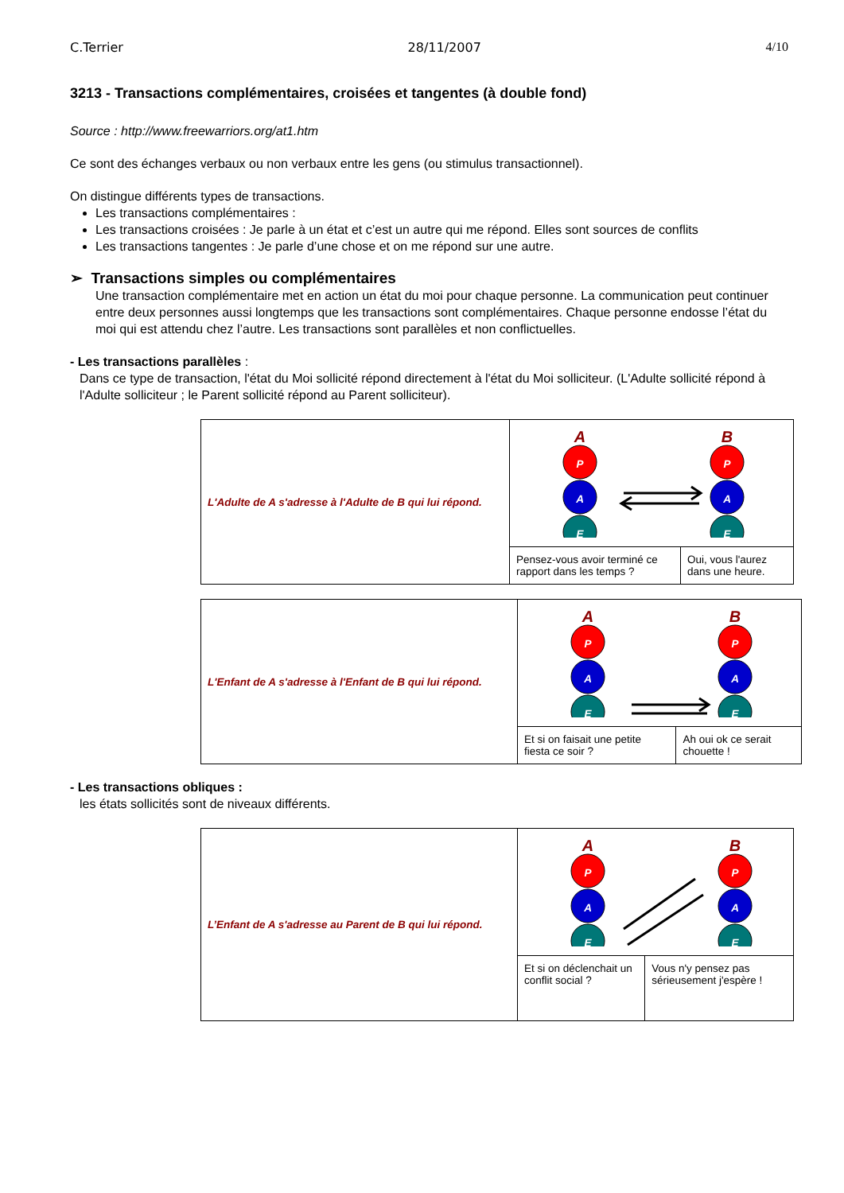C.Terrier 28/11/2007 4/10
3213 - Transactions complémentaires, croisées et tangentes (à double fond)
Source : http://www.freewarriors.org/at1.htm
Ce sont des échanges verbaux ou non verbaux entre les gens (ou stimulus transactionnel).
On distingue différents types de transactions.
Les transactions complémentaires :
Les transactions croisées : Je parle à un état et c’est un autre qui me répond. Elles sont sources de conflits
Les transactions tangentes : Je parle d’une chose et on me répond sur une autre.
➢ Transactions simples ou complémentaires
Une transaction complémentaire met en action un état du moi pour chaque personne. La communication peut continuer entre deux personnes aussi longtemps que les transactions sont complémentaires. Chaque personne endosse l’état du moi qui est attendu chez l’autre. Les transactions sont parallèles et non conflictuelles.
- Les transactions parallèles :
Dans ce type de transaction, l'état du Moi sollicité répond directement à l'état du Moi solliciteur. (L'Adulte sollicité répond à l'Adulte solliciteur ; le Parent sollicité répond au Parent solliciteur).
| L'Adulte de A s'adresse à l'Adulte de B qui lui répond. | A B P A E P A E | |
| | Pensez-vous avoir terminé ce rapport dans les temps ? | Oui, vous l'aurez dans une heure. |
| L'Enfant de A s'adresse à l'Enfant de B qui lui répond. | A B P A E P A E | |
| | Et si on faisait une petite fiesta ce soir ? | Ah oui ok ce serait chouette ! |
- Les transactions obliques :
les états sollicités sont de niveaux différents.
| L’Enfant de A s'adresse au Parent de B qui lui répond. | A B P A E P A E | |
| | Et si on déclenchait un conflit social ? | Vous n'y pensez pas sérieusement j'espère ! |